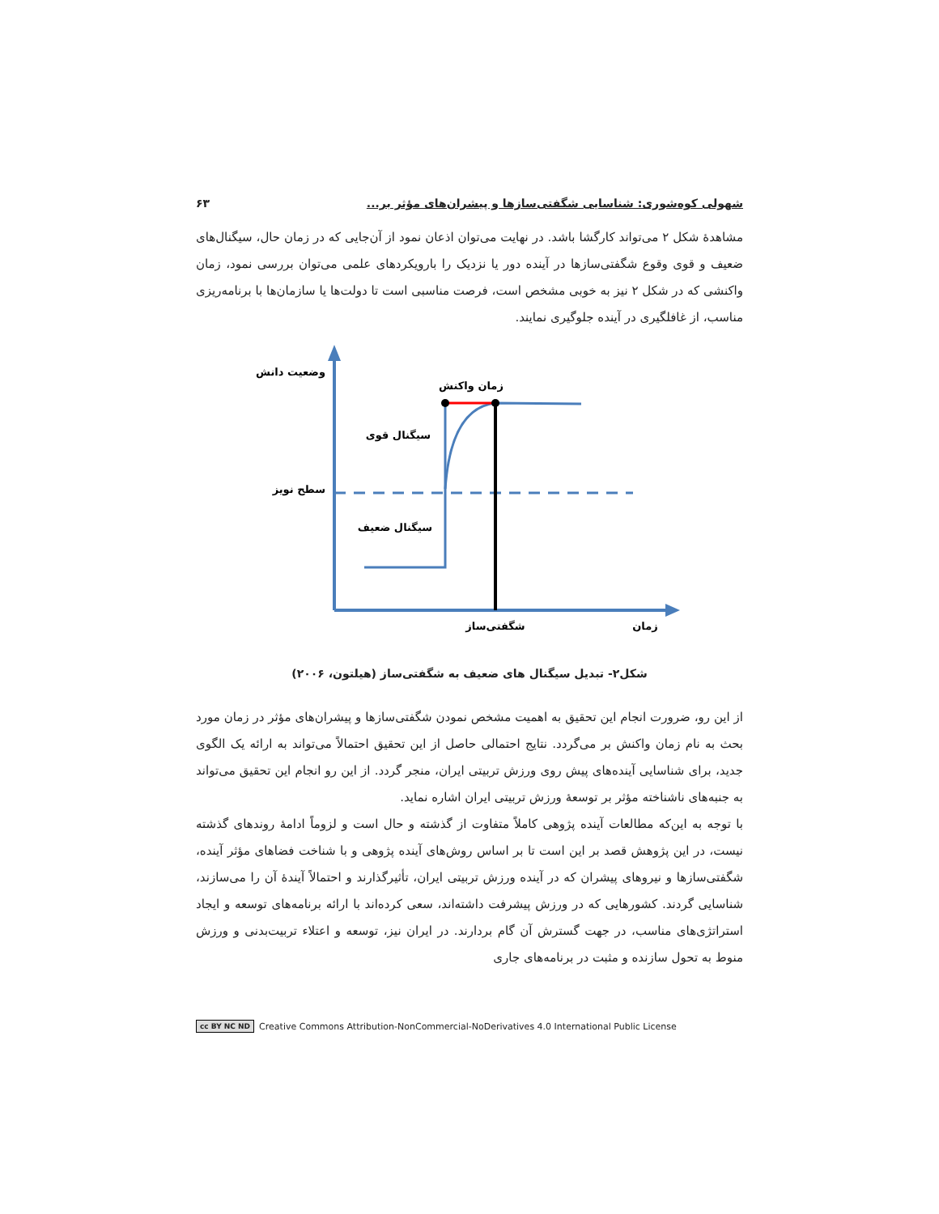شهولی کوه‌شوری: شناسایی شگفتی‌سازها و پیشران‌های مؤثر بر... ۶۳
مشاهدهٔ شکل ۲ می‌تواند کارگشا باشد. در نهایت می‌توان اذعان نمود از آن‌جایی که در زمان حال، سیگنال‌های ضعیف و قوی وقوع شگفتی‌سازها در آینده دور یا نزدیک را بارویکردهای علمی می‌توان بررسی نمود، زمان واکنشی که در شکل ۲ نیز به خوبی مشخص است، فرصت مناسبی است تا دولت‌ها یا سازمان‌ها با برنامه‌ریزی مناسب، از غافلگیری در آینده جلوگیری نمایند.
وضعیت دانش
زمان واکنش
سیگنال قوی
سطح نویز
سیگنال ضعیف
شگفتی‌ساز
زمان
شکل۲- تبدیل سیگنال های ضعیف به شگفتی‌ساز (هیلتون، ۲۰۰۶)
از این رو، ضرورت انجام این تحقیق به اهمیت مشخص نمودن شگفتی‌سازها و پیشران‌های مؤثر در زمان مورد بحث به نام زمان واکنش بر می‌گردد. نتایج احتمالی حاصل از این تحقیق احتمالاً می‌تواند به ارائه یک الگوی جدید، برای شناسایی آینده‌های پیش روی ورزش تربیتی ایران، منجر گردد. از این رو انجام این تحقیق می‌تواند به جنبه‌های ناشناخته مؤثر بر توسعهٔ ورزش تربیتی ایران اشاره نماید.
با توجه به این‌که مطالعات آینده پژوهی کاملاً متفاوت از گذشته و حال است و لزوماً ادامهٔ روندهای گذشته نیست، در این پژوهش قصد بر این است تا بر اساس روش‌های آینده پژوهی و با شناخت فضاهای مؤثر آینده، شگفتی‌سازها و نیروهای پیشران که در آینده ورزش تربیتی ایران، تأثیرگذارند و احتمالاً آیندهٔ آن را می‌سازند، شناسایی گردند. کشورهایی که در ورزش پیشرفت داشته‌اند، سعی کرده‌اند با ارائه برنامه‌های توسعه و ایجاد استراتژی‌های مناسب، در جهت گسترش آن گام بردارند. در ایران نیز، توسعه و اعتلاء تربیت‌بدنی و ورزش منوط به تحول سازنده و مثبت در برنامه‌های جاری
cc BY NC ND Creative Commons Attribution-NonCommercial-NoDerivatives 4.0 International Public License